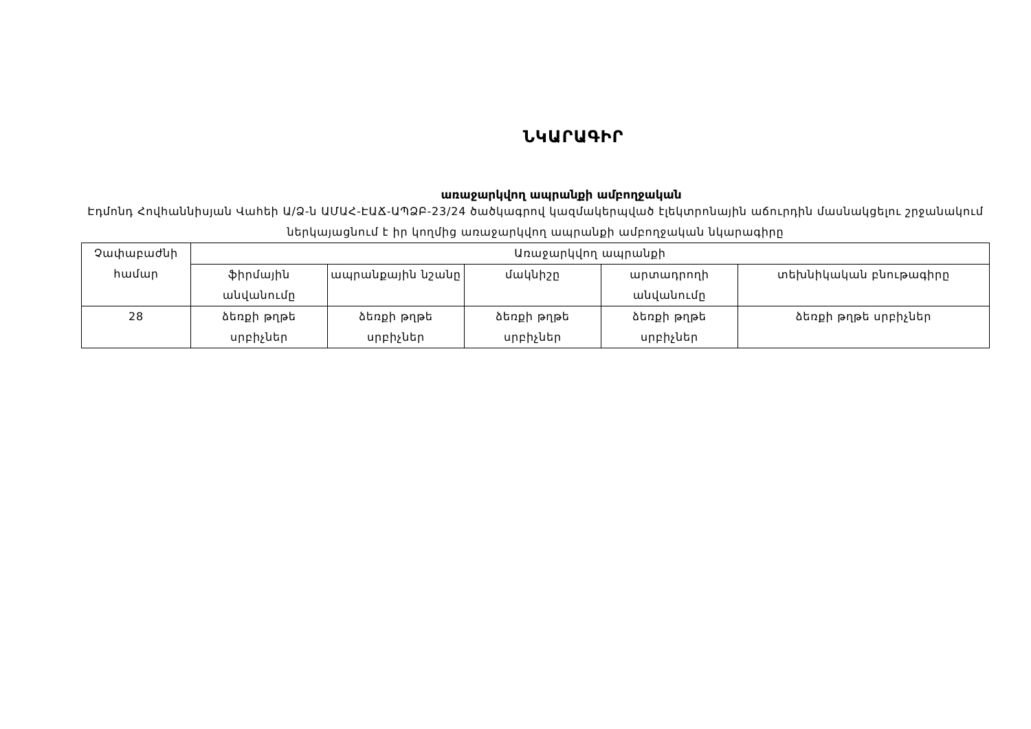ՆԿԱՐԱԳԻՐ
առաջարկվող ապրանքի ամբողջական
Էդմոնդ Հովհաննիսյան Վահեի Ա/Ձ-ն ԱՄԱՀ-ԷԱՃ-ԱՊՁԲ-23/24 ծածկագրով կազմակերպված էլեկտրոնային աճուրդին մասնակցելու շրջանակում ներկայացնում է իր կողմից առաջարկվող ապրանքի ամբողջական նկարագիրը
| Չափաբաժնի համար | Առաջարկվող ապրանքի | | | | |
| --- | --- | --- | --- | --- | --- |
| | ֆիրմային անվանումը | ապրանքային նշանը | մակնիշը | արտադրողի անվանումը | տեխնիկական բնութագիրը |
| 28 | ձեռքի թղթե սրբիչներ | ձեռքի թղթե սրբիչներ | ձեռքի թղթե սրբիչներ | ձեռքի թղթե սրբիչներ | ձեռքի թղթե սրբիչներ |